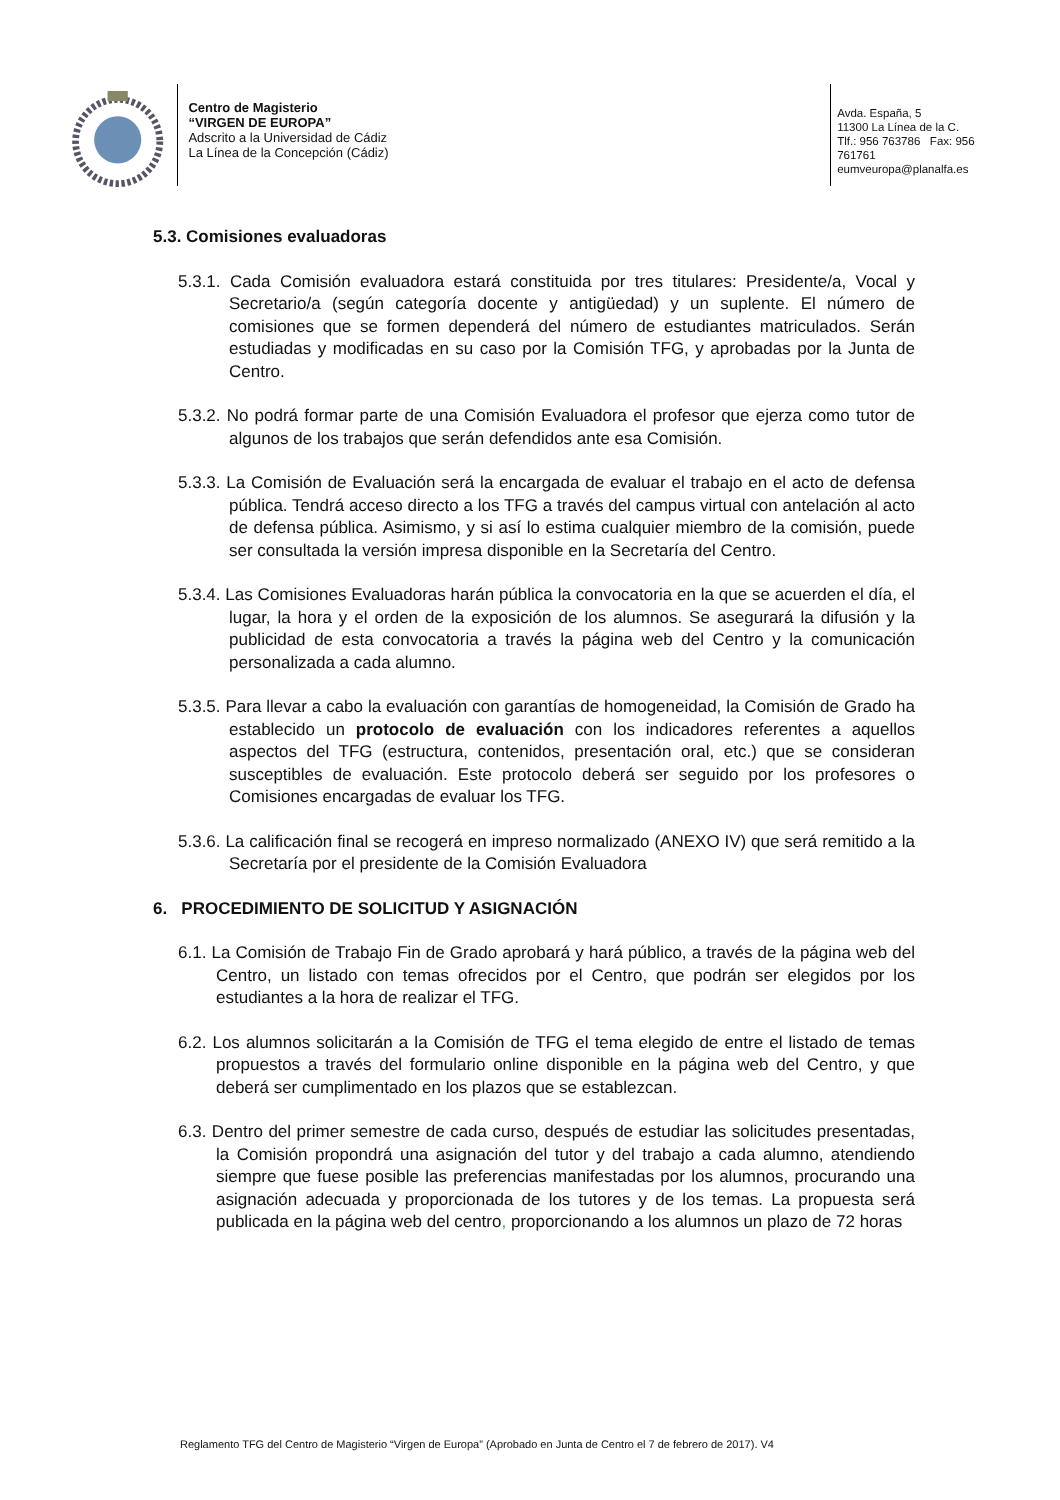Centro de Magisterio
“VIRGEN DE EUROPA”
Adscrito a la Universidad de Cádiz
La Línea de la Concepción (Cádiz)
Avda. España, 5
11300 La Línea de la C.
Tlf.: 956 763786 Fax: 956 761761
eumveuropa@planalfa.es
5.3. Comisiones evaluadoras
5.3.1. Cada Comisión evaluadora estará constituida por tres titulares: Presidente/a, Vocal y Secretario/a (según categoría docente y antigüedad) y un suplente. El número de comisiones que se formen dependerá del número de estudiantes matriculados. Serán estudiadas y modificadas en su caso por la Comisión TFG, y aprobadas por la Junta de Centro.
5.3.2. No podrá formar parte de una Comisión Evaluadora el profesor que ejerza como tutor de algunos de los trabajos que serán defendidos ante esa Comisión.
5.3.3. La Comisión de Evaluación será la encargada de evaluar el trabajo en el acto de defensa pública. Tendrá acceso directo a los TFG a través del campus virtual con antelación al acto de defensa pública. Asimismo, y si así lo estima cualquier miembro de la comisión, puede ser consultada la versión impresa disponible en la Secretaría del Centro.
5.3.4. Las Comisiones Evaluadoras harán pública la convocatoria en la que se acuerden el día, el lugar, la hora y el orden de la exposición de los alumnos. Se asegurará la difusión y la publicidad de esta convocatoria a través la página web del Centro y la comunicación personalizada a cada alumno.
5.3.5. Para llevar a cabo la evaluación con garantías de homogeneidad, la Comisión de Grado ha establecido un protocolo de evaluación con los indicadores referentes a aquellos aspectos del TFG (estructura, contenidos, presentación oral, etc.) que se consideran susceptibles de evaluación. Este protocolo deberá ser seguido por los profesores o Comisiones encargadas de evaluar los TFG.
5.3.6. La calificación final se recogerá en impreso normalizado (ANEXO IV) que será remitido a la Secretaría por el presidente de la Comisión Evaluadora
6. PROCEDIMIENTO DE SOLICITUD Y ASIGNACIÓN
6.1. La Comisión de Trabajo Fin de Grado aprobará y hará público, a través de la página web del Centro, un listado con temas ofrecidos por el Centro, que podrán ser elegidos por los estudiantes a la hora de realizar el TFG.
6.2. Los alumnos solicitarán a la Comisión de TFG el tema elegido de entre el listado de temas propuestos a través del formulario online disponible en la página web del Centro, y que deberá ser cumplimentado en los plazos que se establezcan.
6.3. Dentro del primer semestre de cada curso, después de estudiar las solicitudes presentadas, la Comisión propondrá una asignación del tutor y del trabajo a cada alumno, atendiendo siempre que fuese posible las preferencias manifestadas por los alumnos, procurando una asignación adecuada y proporcionada de los tutores y de los temas. La propuesta será publicada en la página web del centro, proporcionando a los alumnos un plazo de 72 horas
Reglamento TFG del Centro de Magisterio “Virgen de Europa” (Aprobado en Junta de Centro el 7 de febrero de 2017). V4